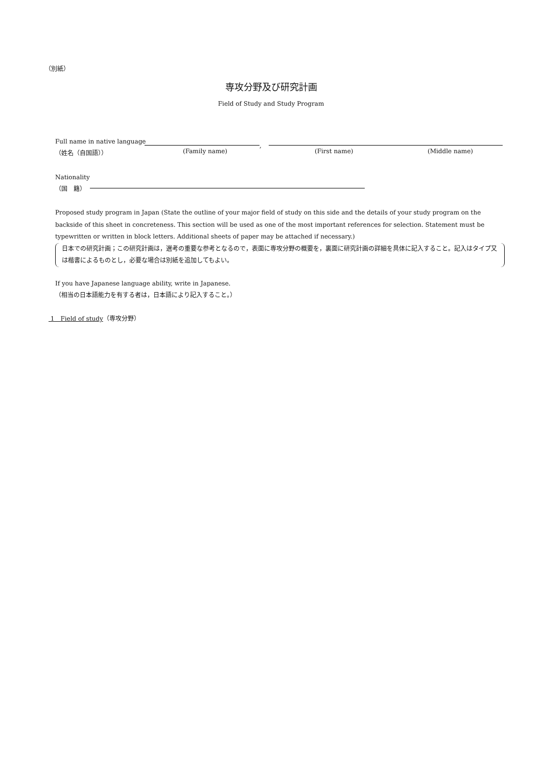（別紙）
専攻分野及び研究計画
Field of Study and Study Program
Full name in native language
（姓名（自国語））
,
(Family name) (First name) (Middle name)
Nationality
（国　籍）
Proposed study program in Japan (State the outline of your major field of study on this side and the details of your study program on the backside of this sheet in concreteness. This section will be used as one of the most important references for selection. Statement must be typewritten or written in block letters. Additional sheets of paper may be attached if necessary.)
日本での研究計画；この研究計画は，選考の重要な参考となるので，表面に専攻分野の概要を，裏面に研究計画の詳細を具体に記入すること。記入はタイプ又は楷書によるものとし，必要な場合は別紙を追加してもよい。
If you have Japanese language ability, write in Japanese.
（相当の日本語能力を有する者は，日本語により記入すること。）
1　Field of study（専攻分野）